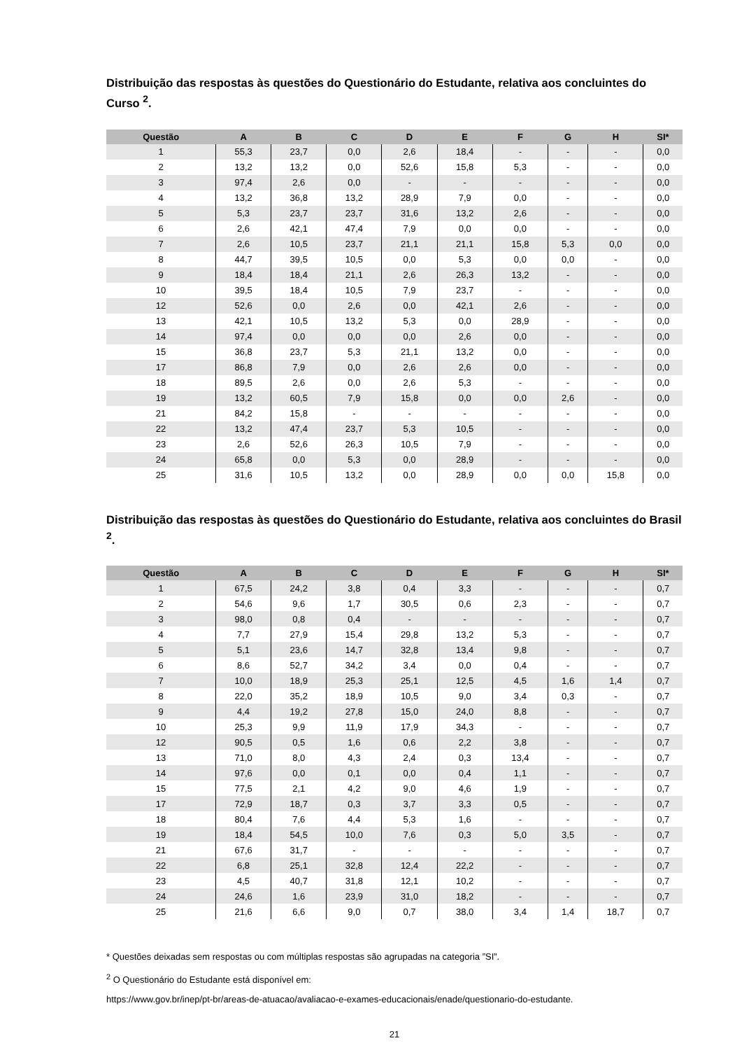Distribuição das respostas às questões do Questionário do Estudante, relativa aos concluintes do Curso <sup>2</sup>.
| Questão | A | B | C | D | E | F | G | H | SI* |
| --- | --- | --- | --- | --- | --- | --- | --- | --- | --- |
| 1 | 55,3 | 23,7 | 0,0 | 2,6 | 18,4 | - | - | - | 0,0 |
| 2 | 13,2 | 13,2 | 0,0 | 52,6 | 15,8 | 5,3 | - | - | 0,0 |
| 3 | 97,4 | 2,6 | 0,0 | - | - | - | - | - | 0,0 |
| 4 | 13,2 | 36,8 | 13,2 | 28,9 | 7,9 | 0,0 | - | - | 0,0 |
| 5 | 5,3 | 23,7 | 23,7 | 31,6 | 13,2 | 2,6 | - | - | 0,0 |
| 6 | 2,6 | 42,1 | 47,4 | 7,9 | 0,0 | 0,0 | - | - | 0,0 |
| 7 | 2,6 | 10,5 | 23,7 | 21,1 | 21,1 | 15,8 | 5,3 | 0,0 | 0,0 |
| 8 | 44,7 | 39,5 | 10,5 | 0,0 | 5,3 | 0,0 | 0,0 | - | 0,0 |
| 9 | 18,4 | 18,4 | 21,1 | 2,6 | 26,3 | 13,2 | - | - | 0,0 |
| 10 | 39,5 | 18,4 | 10,5 | 7,9 | 23,7 | - | - | - | 0,0 |
| 12 | 52,6 | 0,0 | 2,6 | 0,0 | 42,1 | 2,6 | - | - | 0,0 |
| 13 | 42,1 | 10,5 | 13,2 | 5,3 | 0,0 | 28,9 | - | - | 0,0 |
| 14 | 97,4 | 0,0 | 0,0 | 0,0 | 2,6 | 0,0 | - | - | 0,0 |
| 15 | 36,8 | 23,7 | 5,3 | 21,1 | 13,2 | 0,0 | - | - | 0,0 |
| 17 | 86,8 | 7,9 | 0,0 | 2,6 | 2,6 | 0,0 | - | - | 0,0 |
| 18 | 89,5 | 2,6 | 0,0 | 2,6 | 5,3 | - | - | - | 0,0 |
| 19 | 13,2 | 60,5 | 7,9 | 15,8 | 0,0 | 0,0 | 2,6 | - | 0,0 |
| 21 | 84,2 | 15,8 | - | - | - | - | - | - | 0,0 |
| 22 | 13,2 | 47,4 | 23,7 | 5,3 | 10,5 | - | - | - | 0,0 |
| 23 | 2,6 | 52,6 | 26,3 | 10,5 | 7,9 | - | - | - | 0,0 |
| 24 | 65,8 | 0,0 | 5,3 | 0,0 | 28,9 | - | - | - | 0,0 |
| 25 | 31,6 | 10,5 | 13,2 | 0,0 | 28,9 | 0,0 | 0,0 | 15,8 | 0,0 |
Distribuição das respostas às questões do Questionário do Estudante, relativa aos concluintes do Brasil <sup>2</sup>.
| Questão | A | B | C | D | E | F | G | H | SI* |
| --- | --- | --- | --- | --- | --- | --- | --- | --- | --- |
| 1 | 67,5 | 24,2 | 3,8 | 0,4 | 3,3 | - | - | - | 0,7 |
| 2 | 54,6 | 9,6 | 1,7 | 30,5 | 0,6 | 2,3 | - | - | 0,7 |
| 3 | 98,0 | 0,8 | 0,4 | - | - | - | - | - | 0,7 |
| 4 | 7,7 | 27,9 | 15,4 | 29,8 | 13,2 | 5,3 | - | - | 0,7 |
| 5 | 5,1 | 23,6 | 14,7 | 32,8 | 13,4 | 9,8 | - | - | 0,7 |
| 6 | 8,6 | 52,7 | 34,2 | 3,4 | 0,0 | 0,4 | - | - | 0,7 |
| 7 | 10,0 | 18,9 | 25,3 | 25,1 | 12,5 | 4,5 | 1,6 | 1,4 | 0,7 |
| 8 | 22,0 | 35,2 | 18,9 | 10,5 | 9,0 | 3,4 | 0,3 | - | 0,7 |
| 9 | 4,4 | 19,2 | 27,8 | 15,0 | 24,0 | 8,8 | - | - | 0,7 |
| 10 | 25,3 | 9,9 | 11,9 | 17,9 | 34,3 | - | - | - | 0,7 |
| 12 | 90,5 | 0,5 | 1,6 | 0,6 | 2,2 | 3,8 | - | - | 0,7 |
| 13 | 71,0 | 8,0 | 4,3 | 2,4 | 0,3 | 13,4 | - | - | 0,7 |
| 14 | 97,6 | 0,0 | 0,1 | 0,0 | 0,4 | 1,1 | - | - | 0,7 |
| 15 | 77,5 | 2,1 | 4,2 | 9,0 | 4,6 | 1,9 | - | - | 0,7 |
| 17 | 72,9 | 18,7 | 0,3 | 3,7 | 3,3 | 0,5 | - | - | 0,7 |
| 18 | 80,4 | 7,6 | 4,4 | 5,3 | 1,6 | - | - | - | 0,7 |
| 19 | 18,4 | 54,5 | 10,0 | 7,6 | 0,3 | 5,0 | 3,5 | - | 0,7 |
| 21 | 67,6 | 31,7 | - | - | - | - | - | - | 0,7 |
| 22 | 6,8 | 25,1 | 32,8 | 12,4 | 22,2 | - | - | - | 0,7 |
| 23 | 4,5 | 40,7 | 31,8 | 12,1 | 10,2 | - | - | - | 0,7 |
| 24 | 24,6 | 1,6 | 23,9 | 31,0 | 18,2 | - | - | - | 0,7 |
| 25 | 21,6 | 6,6 | 9,0 | 0,7 | 38,0 | 3,4 | 1,4 | 18,7 | 0,7 |
* Questões deixadas sem respostas ou com múltiplas respostas são agrupadas na categoria ”SI”.
<sup>2</sup> O Questionário do Estudante está disponível em:
https://www.gov.br/inep/pt-br/areas-de-atuacao/avaliacao-e-exames-educacionais/enade/questionario-do-estudante.
21